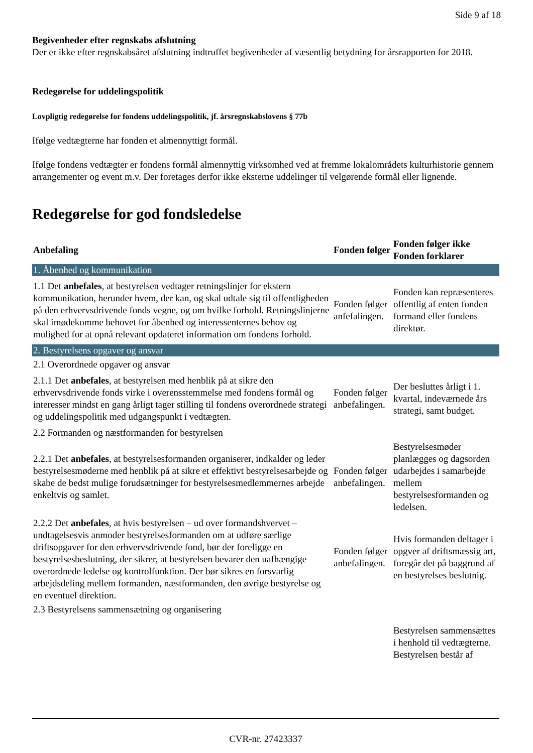Side 9 af 18
Begivenheder efter regnskabs afslutning
Der er ikke efter regnskabsåret afslutning indtruffet begivenheder af væsentlig betydning for årsrapporten for 2018.
Redegørelse for uddelingspolitik
Lovpligtig redegørelse for fondens uddelingspolitik, jf. årsregnskabslovens § 77b
Ifølge vedtægterne har fonden et almennyttigt formål.
Ifølge fondens vedtægter er fondens formål almennyttig virksomhed ved at fremme lokalområdets kulturhistorie gennem arrangementer og event m.v. Der foretages derfor ikke eksterne uddelinger til velgørende formål eller lignende.
Redegørelse for god fondsledelse
| Anbefaling | Fonden følger | Fonden følger ikke Fonden forklarer |
| --- | --- | --- |
| 1. Åbenhed og kommunikation | | |
| 1.1 Det anbefales , at bestyrelsen vedtager retningslinjer for ekstern kommunikation, herunder hvem, der kan, og skal udtale sig til offentligheden på den erhvervsdrivende fonds vegne, og om hvilke forhold. Retningslinjerne skal imødekomme behovet for åbenhed og interessenternes behov og mulighed for at opnå relevant opdateret information om fondens forhold. | Fonden følger anfefalingen. | Fonden kan repræsenteres offentlig af enten fonden formand eller fondens direktør. |
| 2. Bestyrelsens opgaver og ansvar | | |
| 2.1 Overordnede opgaver og ansvar | | |
| 2.1.1 Det anbefales , at bestyrelsen med henblik på at sikre den erhvervsdrivende fonds virke i overensstemmelse med fondens formål og interesser mindst en gang årligt tager stilling til fondens overordnede strategi og uddelingspolitik med udgangspunkt i vedtægten. | Fonden følger anbefalingen. | Der besluttes årligt i 1. kvartal, indeværnede års strategi, samt budget. |
| 2.2 Formanden og næstformanden for bestyrelsen | | |
| 2.2.1 Det anbefales , at bestyrelsesformanden organiserer, indkalder og leder bestyrelsesmøderne med henblik på at sikre et effektivt bestyrelsesarbejde og skabe de bedst mulige forudsætninger for bestyrelsesmedlemmernes arbejde enkeltvis og samlet. | Fonden følger anbefalingen. | Bestyrelsesmøder planlægges og dagsorden udarbejdes i samarbejde mellem bestyrelsesformanden og ledelsen. |
| 2.2.2 Det anbefales , at hvis bestyrelsen – ud over formandshvervet – undtagelsesvis anmoder bestyrelsesformanden om at udføre særlige driftsopgaver for den erhvervsdrivende fond, bør der foreligge en bestyrelsesbeslutning, der sikrer, at bestyrelsen bevarer den uafhængige overordnede ledelse og kontrolfunktion. Der bør sikres en forsvarlig arbejdsdeling mellem formanden, næstformanden, den øvrige bestyrelse og en eventuel direktion. | Fonden følger anbefalingen. | Hvis formanden deltager i opgver af driftsmæssig art, foregår det på baggrund af en bestyrelses beslutnig. |
| 2.3 Bestyrelsens sammensætning og organisering | | |
| | | Bestyrelsen sammensættes i henhold til vedtægterne. Bestyrelsen består af |
CVR-nr. 27423337